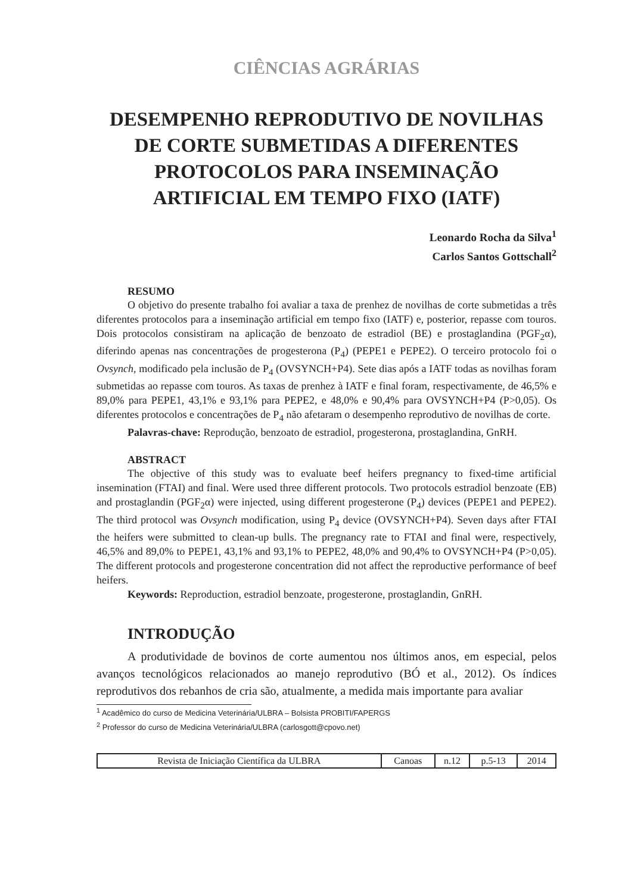CIÊNCIAS AGRÁRIAS
DESEMPENHO REPRODUTIVO DE NOVILHAS DE CORTE SUBMETIDAS A DIFERENTES PROTOCOLOS PARA INSEMINAÇÃO ARTIFICIAL EM TEMPO FIXO (IATF)
Leonardo Rocha da Silva<sup>1</sup>
Carlos Santos Gottschall<sup>2</sup>
RESUMO
O objetivo do presente trabalho foi avaliar a taxa de prenhez de novilhas de corte submetidas a três diferentes protocolos para a inseminação artificial em tempo fixo (IATF) e, posterior, repasse com touros. Dois protocolos consistiram na aplicação de benzoato de estradiol (BE) e prostaglandina (PGF<sub>2</sub>α), diferindo apenas nas concentrações de progesterona (P<sub>4</sub>) (PEPE1 e PEPE2). O terceiro protocolo foi o Ovsynch, modificado pela inclusão de P<sub>4</sub> (OVSYNCH+P4). Sete dias após a IATF todas as novilhas foram submetidas ao repasse com touros. As taxas de prenhez à IATF e final foram, respectivamente, de 46,5% e 89,0% para PEPE1, 43,1% e 93,1% para PEPE2, e 48,0% e 90,4% para OVSYNCH+P4 (P>0,05). Os diferentes protocolos e concentrações de P<sub>4</sub> não afetaram o desempenho reprodutivo de novilhas de corte.
Palavras-chave: Reprodução, benzoato de estradiol, progesterona, prostaglandina, GnRH.
ABSTRACT
The objective of this study was to evaluate beef heifers pregnancy to fixed-time artificial insemination (FTAI) and final. Were used three different protocols. Two protocols estradiol benzoate (EB) and prostaglandin (PGF<sub>2</sub>α) were injected, using different progesterone (P<sub>4</sub>) devices (PEPE1 and PEPE2). The third protocol was Ovsynch modification, using P<sub>4</sub> device (OVSYNCH+P4). Seven days after FTAI the heifers were submitted to clean-up bulls. The pregnancy rate to FTAI and final were, respectively, 46,5% and 89,0% to PEPE1, 43,1% and 93,1% to PEPE2, 48,0% and 90,4% to OVSYNCH+P4 (P>0,05). The different protocols and progesterone concentration did not affect the reproductive performance of beef heifers.
Keywords: Reproduction, estradiol benzoate, progesterone, prostaglandin, GnRH.
INTRODUÇÃO
A produtividade de bovinos de corte aumentou nos últimos anos, em especial, pelos avanços tecnológicos relacionados ao manejo reprodutivo (BÓ et al., 2012). Os índices reprodutivos dos rebanhos de cria são, atualmente, a medida mais importante para avaliar
<sup>1</sup> Acadêmico do curso de Medicina Veterinária/ULBRA – Bolsista PROBITI/FAPERGS
<sup>2</sup> Professor do curso de Medicina Veterinária/ULBRA (carlosgott@cpovo.net)
| Revista de Iniciação Científica da ULBRA | Canoas | n.12 | p.5-13 | 2014 |